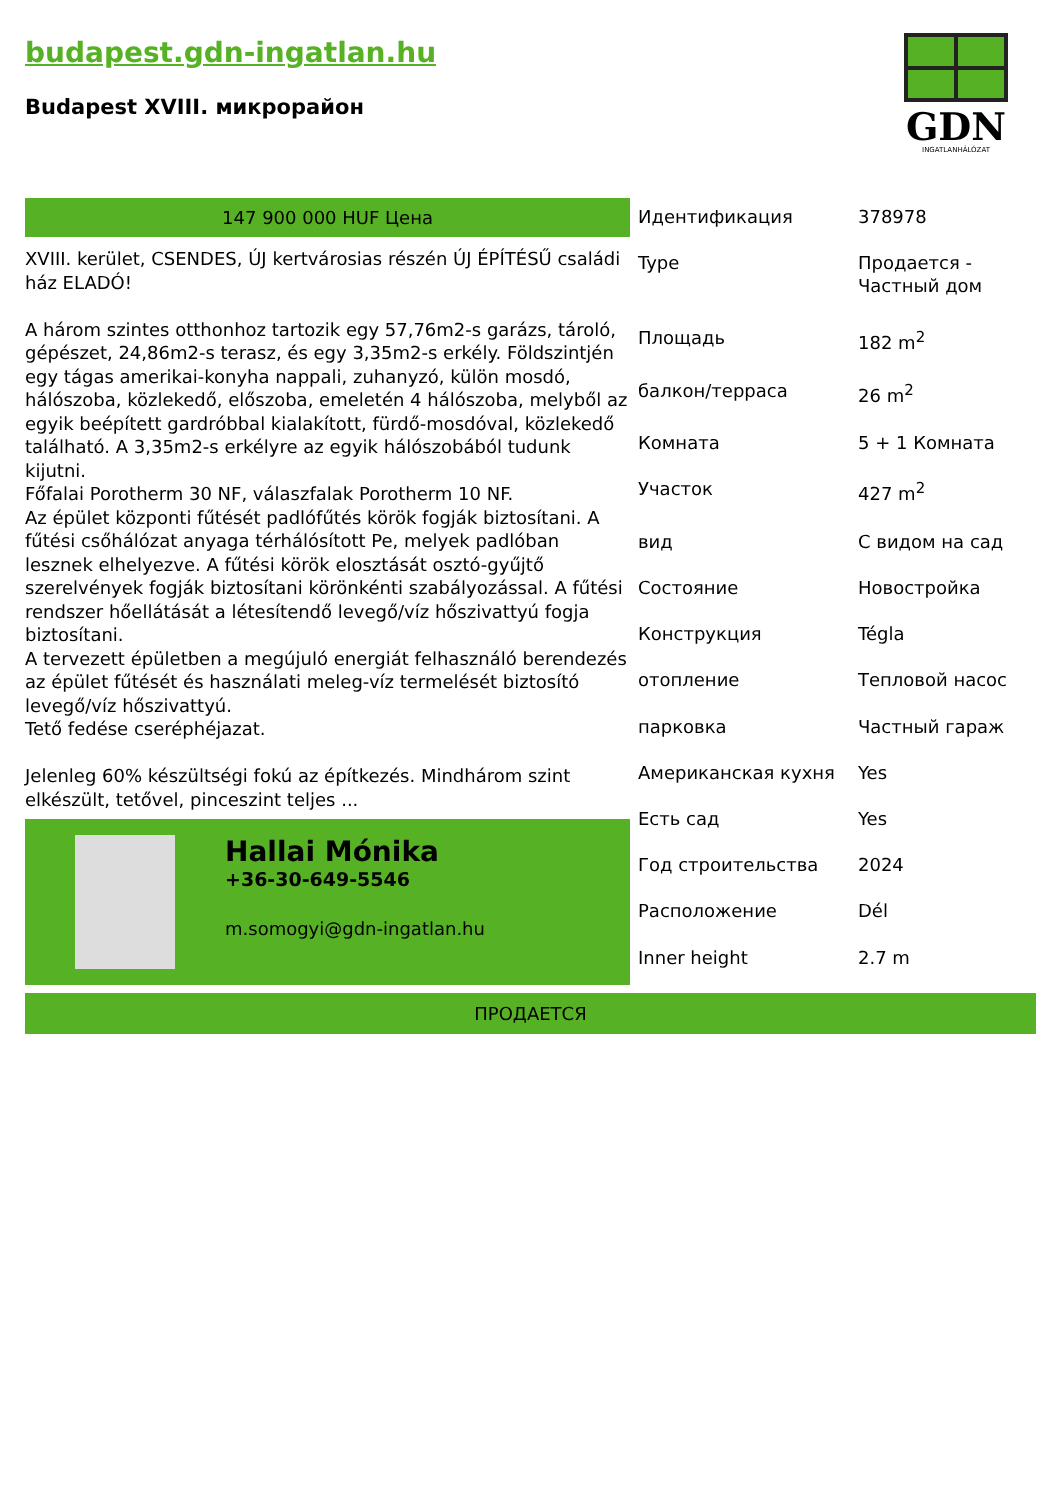budapest.gdn-ingatlan.hu
Budapest XVIII. микрорайон
GDN
INGATLANHÁLÓZAT
147 900 000 HUF Цена
XVIII. kerület, CSENDES, ÚJ kertvárosias részén ÚJ ÉPÍTÉSŰ családi ház ELADÓ!
A három szintes otthonhoz tartozik egy 57,76m2-s garázs, tároló, gépészet, 24,86m2-s terasz, és egy 3,35m2-s erkély. Földszintjén egy tágas amerikai-konyha nappali, zuhanyzó, külön mosdó, hálószoba, közlekedő, előszoba, emeletén 4 hálószoba, melyből az egyik beépített gardróbbal kialakított, fürdő-mosdóval, közlekedő található. A 3,35m2-s erkélyre az egyik hálószobából tudunk kijutni.
Főfalai Porotherm 30 NF, válaszfalak Porotherm 10 NF.
Az épület központi fűtését padlófűtés körök fogják biztosítani. A fűtési csőhálózat anyaga térhálósított Pe, melyek padlóban lesznek elhelyezve. A fűtési körök elosztását osztó-gyűjtő szerelvények fogják biztosítani körönkénti szabályozással. A fűtési rendszer hőellátását a létesítendő levegő/víz hőszivattyú fogja biztosítani.
A tervezett épületben a megújuló energiát felhasználó berendezés az épület fűtését és használati meleg-víz termelését biztosító levegő/víz hőszivattyú.
Tető fedése cseréphéjazat.
Jelenleg 60% készültségi fokú az építkezés. Mindhárom szint elkészült, tetővel, pinceszint teljes ...
Hallai Mónika
+36-30-649-5546
m.somogyi@gdn-ingatlan.hu
| Идентификация | 378978 |
| Type | Продается - Частный дом |
| Площадь | 182 m<sup>2</sup> |
| балкон/терраса | 26 m<sup>2</sup> |
| Комната | 5 + 1 Комната |
| Участок | 427 m<sup>2</sup> |
| вид | С видом на сад |
| Состояние | Новостройка |
| Конструкция | Tégla |
| отопление | Тепловой насос |
| парковка | Частный гараж |
| Американская кухня | Yes |
| Есть сад | Yes |
| Год строительства | 2024 |
| Расположение | Dél |
| Inner height | 2.7 m |
ПРОДАЕТСЯ